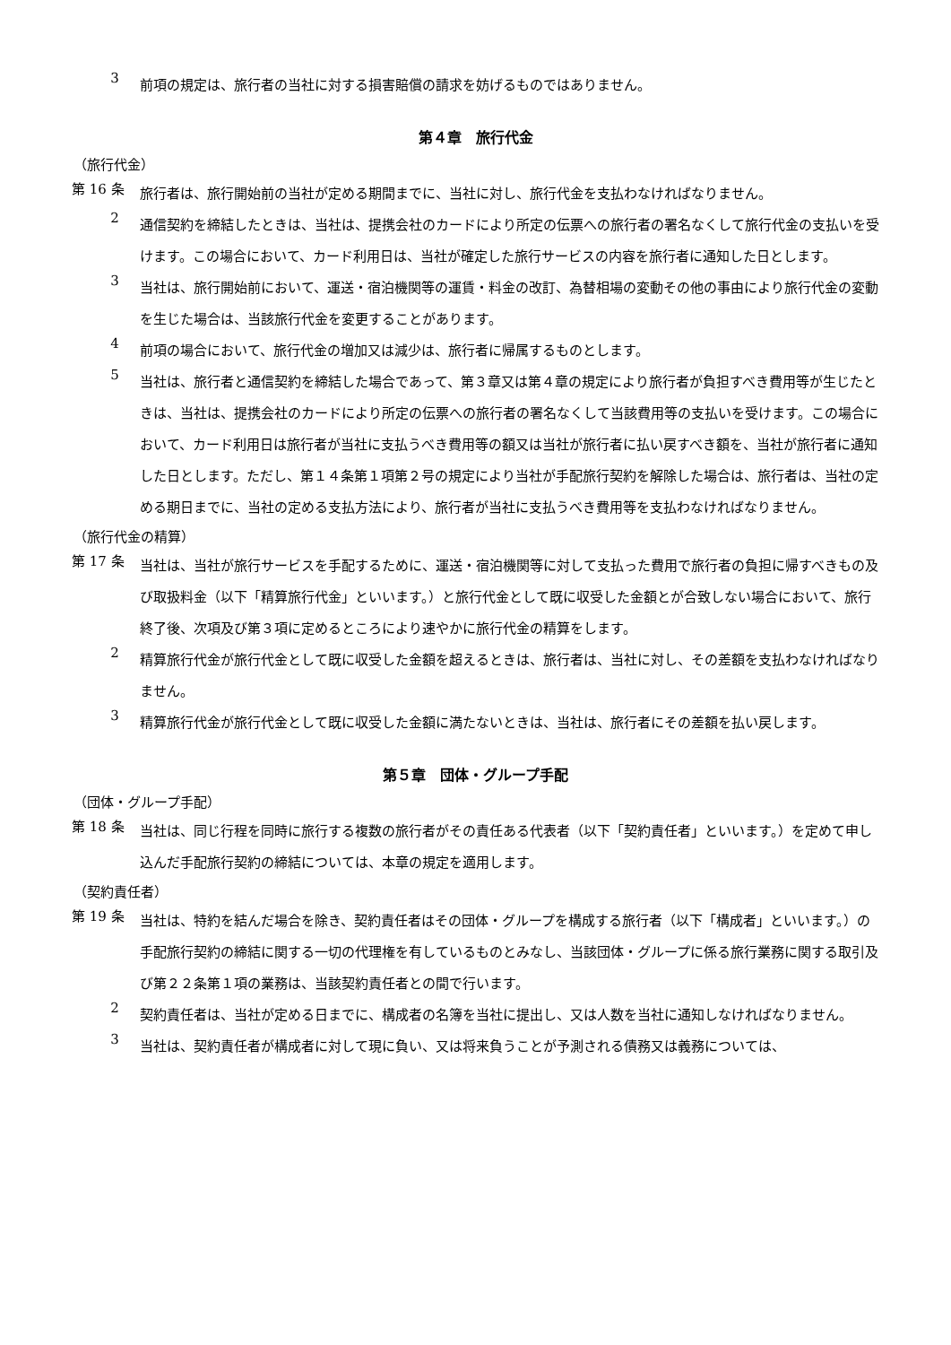3
前項の規定は、旅行者の当社に対する損害賠償の請求を妨げるものではありません。
第４章　旅行代金
（旅行代金）
第 16 条
旅行者は、旅行開始前の当社が定める期間までに、当社に対し、旅行代金を支払わなければなりません。
2
通信契約を締結したときは、当社は、提携会社のカードにより所定の伝票への旅行者の署名なくして旅行代金の支払いを受けます。この場合において、カード利用日は、当社が確定した旅行サービスの内容を旅行者に通知した日とします。
3
当社は、旅行開始前において、運送・宿泊機関等の運賃・料金の改訂、為替相場の変動その他の事由により旅行代金の変動を生じた場合は、当該旅行代金を変更することがあります。
4
前項の場合において、旅行代金の増加又は減少は、旅行者に帰属するものとします。
5
当社は、旅行者と通信契約を締結した場合であって、第３章又は第４章の規定により旅行者が負担すべき費用等が生じたときは、当社は、提携会社のカードにより所定の伝票への旅行者の署名なくして当該費用等の支払いを受けます。この場合において、カード利用日は旅行者が当社に支払うべき費用等の額又は当社が旅行者に払い戻すべき額を、当社が旅行者に通知した日とします。ただし、第１４条第１項第２号の規定により当社が手配旅行契約を解除した場合は、旅行者は、当社の定める期日までに、当社の定める支払方法により、旅行者が当社に支払うべき費用等を支払わなければなりません。
（旅行代金の精算）
第 17 条
当社は、当社が旅行サービスを手配するために、運送・宿泊機関等に対して支払った費用で旅行者の負担に帰すべきもの及び取扱料金（以下「精算旅行代金」といいます。）と旅行代金として既に収受した金額とが合致しない場合において、旅行終了後、次項及び第３項に定めるところにより速やかに旅行代金の精算をします。
2
精算旅行代金が旅行代金として既に収受した金額を超えるときは、旅行者は、当社に対し、その差額を支払わなければなりません。
3
精算旅行代金が旅行代金として既に収受した金額に満たないときは、当社は、旅行者にその差額を払い戻します。
第５章　団体・グループ手配
（団体・グループ手配）
第 18 条
当社は、同じ行程を同時に旅行する複数の旅行者がその責任ある代表者（以下「契約責任者」といいます。）を定めて申し込んだ手配旅行契約の締結については、本章の規定を適用します。
（契約責任者）
第 19 条
当社は、特約を結んだ場合を除き、契約責任者はその団体・グループを構成する旅行者（以下「構成者」といいます。）の手配旅行契約の締結に関する一切の代理権を有しているものとみなし、当該団体・グループに係る旅行業務に関する取引及び第２２条第１項の業務は、当該契約責任者との間で行います。
2
契約責任者は、当社が定める日までに、構成者の名簿を当社に提出し、又は人数を当社に通知しなければなりません。
3
当社は、契約責任者が構成者に対して現に負い、又は将来負うことが予測される債務又は義務については、